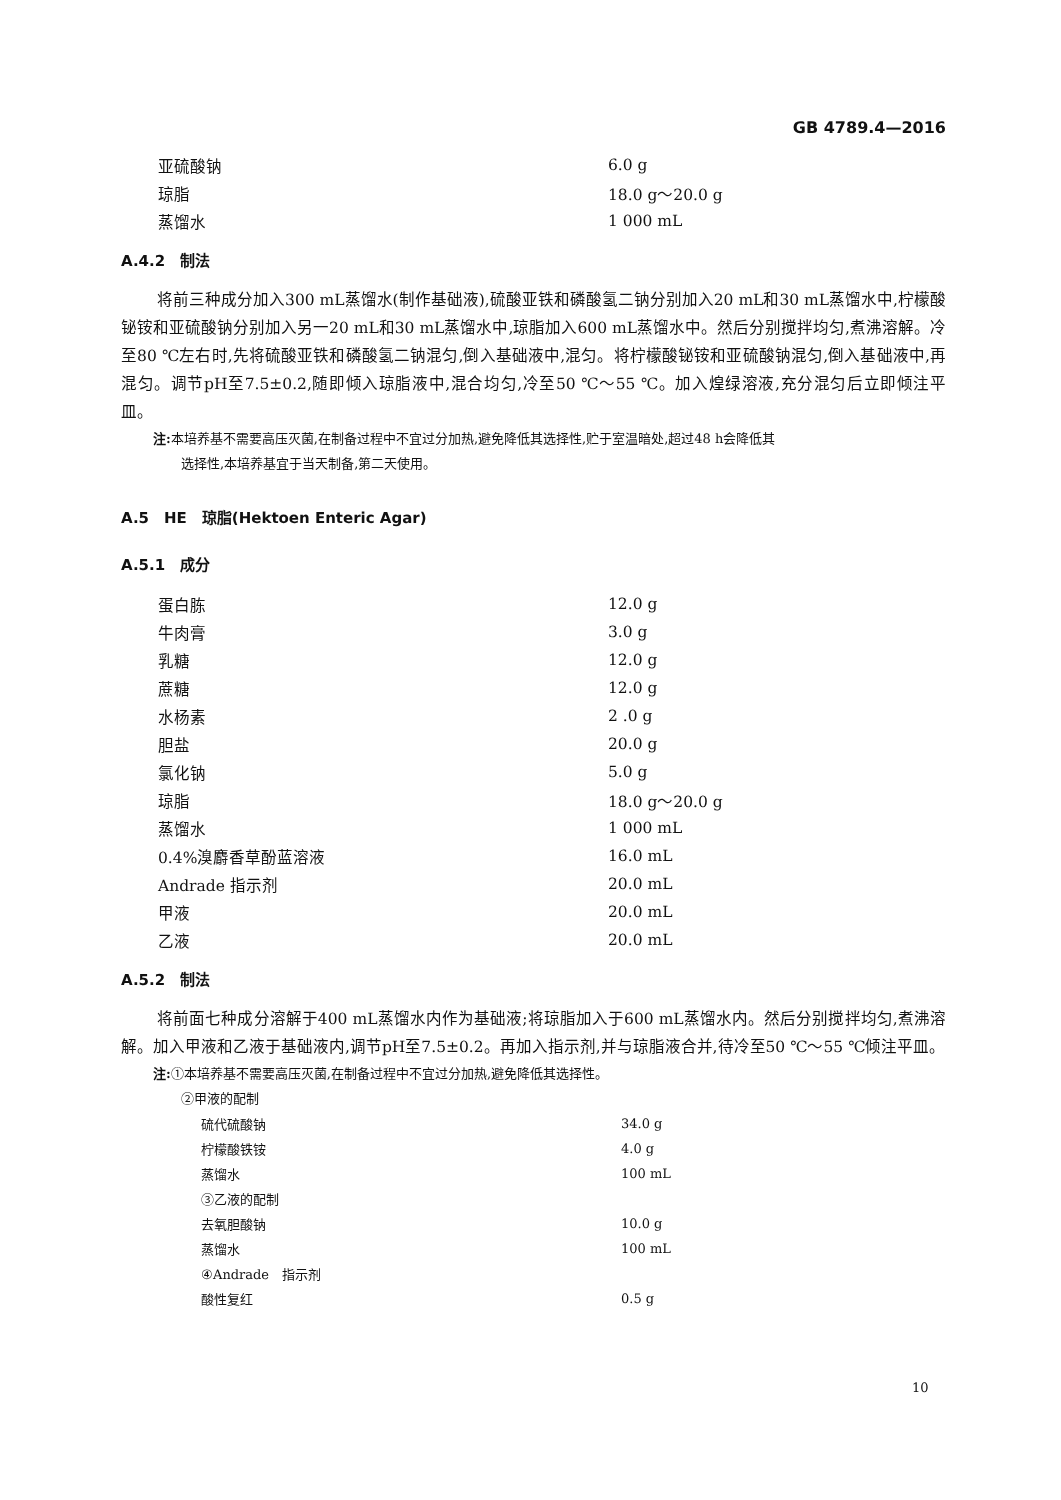GB 4789.4—2016
| 亚硫酸钠 | 6.0 g |
| 琼脂 | 18.0 g～20.0 g |
| 蒸馏水 | 1 000 mL |
A.4.2　制法
将前三种成分加入300 mL蒸馏水(制作基础液),硫酸亚铁和磷酸氢二钠分别加入20 mL和30 mL蒸馏水中,柠檬酸铋铵和亚硫酸钠分别加入另一20 mL和30 mL蒸馏水中,琼脂加入600 mL蒸馏水中。然后分别搅拌均匀,煮沸溶解。冷至80 ℃左右时,先将硫酸亚铁和磷酸氢二钠混匀,倒入基础液中,混匀。将柠檬酸铋铵和亚硫酸钠混匀,倒入基础液中,再混匀。调节pH至7.5±0.2,随即倾入琼脂液中,混合均匀,冷至50 ℃～55 ℃。加入煌绿溶液,充分混匀后立即倾注平皿。
注: 本培养基不需要高压灭菌,在制备过程中不宜过分加热,避免降低其选择性,贮于室温暗处,超过48 h会降低其
选择性,本培养基宜于当天制备,第二天使用。
A.5　HE　琼脂(Hektoen Enteric Agar)
A.5.1　成分
| 蛋白胨 | 12.0 g |
| 牛肉膏 | 3.0 g |
| 乳糖 | 12.0 g |
| 蔗糖 | 12.0 g |
| 水杨素 | 2 .0 g |
| 胆盐 | 20.0 g |
| 氯化钠 | 5.0 g |
| 琼脂 | 18.0 g～20.0 g |
| 蒸馏水 | 1 000 mL |
| 0.4%溴麝香草酚蓝溶液 | 16.0 mL |
| Andrade 指示剂 | 20.0 mL |
| 甲液 | 20.0 mL |
| 乙液 | 20.0 mL |
A.5.2　制法
将前面七种成分溶解于400 mL蒸馏水内作为基础液;将琼脂加入于600 mL蒸馏水内。然后分别搅拌均匀,煮沸溶解。加入甲液和乙液于基础液内,调节pH至7.5±0.2。再加入指示剂,并与琼脂液合并,待冷至50 ℃～55 ℃倾注平皿。
注: ①本培养基不需要高压灭菌,在制备过程中不宜过分加热,避免降低其选择性。
②甲液的配制
| 硫代硫酸钠 | 34.0 g |
| 柠檬酸铁铵 | 4.0 g |
| 蒸馏水 | 100 mL |
| ③乙液的配制 | |
| 去氧胆酸钠 | 10.0 g |
| 蒸馏水 | 100 mL |
| ④Andrade 指示剂 | |
| 酸性复红 | 0.5 g |
10